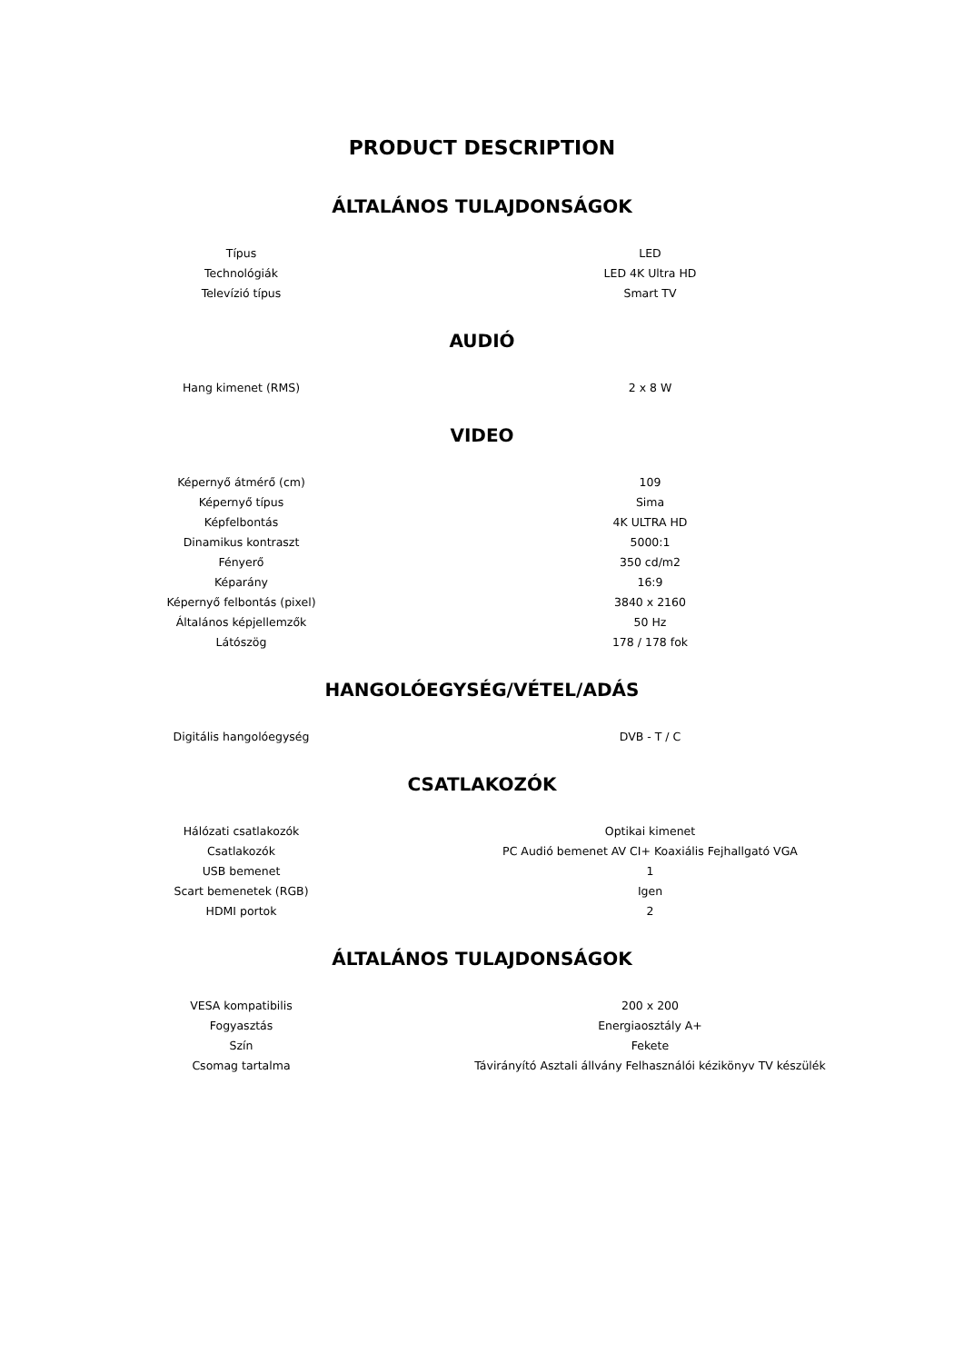PRODUCT DESCRIPTION
ÁLTALÁNOS TULAJDONSÁGOK
| Típus | LED |
| Technológiák | LED 4K Ultra HD |
| Televízió típus | Smart TV |
AUDIÓ
| Hang kimenet (RMS) | 2 x 8 W |
VIDEO
| Képernyő átmérő (cm) | 109 |
| Képernyő típus | Sima |
| Képfelbontás | 4K ULTRA HD |
| Dinamikus kontraszt | 5000:1 |
| Fényerő | 350 cd/m2 |
| Képarány | 16:9 |
| Képernyő felbontás (pixel) | 3840 x 2160 |
| Általános képjellemzők | 50 Hz |
| Látószög | 178 / 178 fok |
HANGOLÓEGYSÉG/VÉTEL/ADÁS
| Digitális hangolóegység | DVB - T / C |
CSATLAKOZÓK
| Hálózati csatlakozók | Optikai kimenet |
| Csatlakozók | PC Audió bemenet AV CI+ Koaxiális Fejhallgató VGA |
| USB bemenet | 1 |
| Scart bemenetek (RGB) | Igen |
| HDMI portok | 2 |
ÁLTALÁNOS TULAJDONSÁGOK
| VESA kompatibilis | 200 x 200 |
| Fogyasztás | Energiaosztály A+ |
| Szín | Fekete |
| Csomag tartalma | Távirányító Asztali állvány Felhasználói kézikönyv TV készülék |